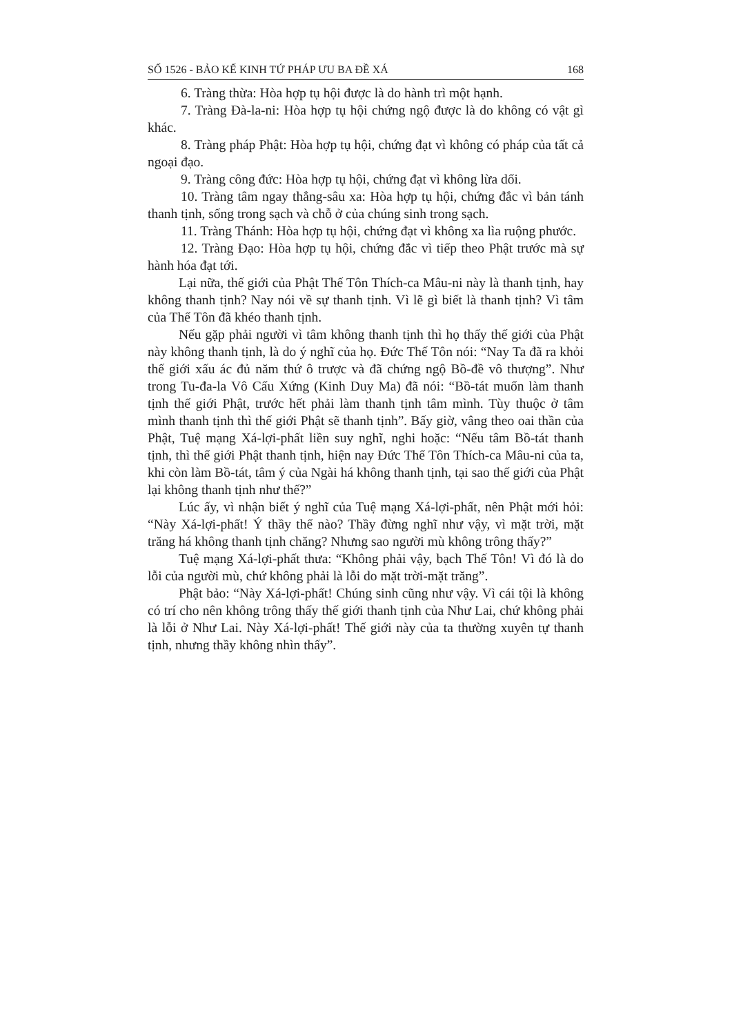SỐ 1526 - BẢO KẾ KINH TỨ PHÁP ƯU BA ĐỀ XÁ 168
6. Tràng thừa: Hòa hợp tụ hội được là do hành trì một hạnh.
7. Tràng Đà-la-ni: Hòa hợp tụ hội chứng ngộ được là do không có vật gì khác.
8. Tràng pháp Phật: Hòa hợp tụ hội, chứng đạt vì không có pháp của tất cả ngoại đạo.
9. Tràng công đức: Hòa hợp tụ hội, chứng đạt vì không lừa dối.
10. Tràng tâm ngay thẳng-sâu xa: Hòa hợp tụ hội, chứng đắc vì bản tánh thanh tịnh, sống trong sạch và chỗ ở của chúng sinh trong sạch.
11. Tràng Thánh: Hòa hợp tụ hội, chứng đạt vì không xa lìa ruộng phước.
12. Tràng Đạo: Hòa hợp tụ hội, chứng đắc vì tiếp theo Phật trước mà sự hành hóa đạt tới.
Lại nữa, thế giới của Phật Thế Tôn Thích-ca Mâu-ni này là thanh tịnh, hay không thanh tịnh? Nay nói về sự thanh tịnh. Vì lẽ gì biết là thanh tịnh? Vì tâm của Thế Tôn đã khéo thanh tịnh.
Nếu gặp phải người vì tâm không thanh tịnh thì họ thấy thế giới của Phật này không thanh tịnh, là do ý nghĩ của họ. Đức Thế Tôn nói: “Nay Ta đã ra khỏi thế giới xấu ác đủ năm thứ ô trược và đã chứng ngộ Bồ-đề vô thượng”. Như trong Tu-đa-la Vô Cấu Xứng (Kinh Duy Ma) đã nói: “Bồ-tát muốn làm thanh tịnh thế giới Phật, trước hết phải làm thanh tịnh tâm mình. Tùy thuộc ở tâm mình thanh tịnh thì thế giới Phật sẽ thanh tịnh”. Bấy giờ, vâng theo oai thần của Phật, Tuệ mạng Xá-lợi-phất liền suy nghĩ, nghi hoặc: “Nếu tâm Bồ-tát thanh tịnh, thì thế giới Phật thanh tịnh, hiện nay Đức Thế Tôn Thích-ca Mâu-ni của ta, khi còn làm Bồ-tát, tâm ý của Ngài há không thanh tịnh, tại sao thế giới của Phật lại không thanh tịnh như thế?”
Lúc ấy, vì nhận biết ý nghĩ của Tuệ mạng Xá-lợi-phất, nên Phật mới hỏi: “Này Xá-lợi-phất! Ý thầy thế nào? Thầy đừng nghĩ như vậy, vì mặt trời, mặt trăng há không thanh tịnh chăng? Nhưng sao người mù không trông thấy?”
Tuệ mạng Xá-lợi-phất thưa: “Không phải vậy, bạch Thế Tôn! Vì đó là do lỗi của người mù, chứ không phải là lỗi do mặt trời-mặt trăng”.
Phật bảo: “Này Xá-lợi-phất! Chúng sinh cũng như vậy. Vì cái tội là không có trí cho nên không trông thấy thế giới thanh tịnh của Như Lai, chứ không phải là lỗi ở Như Lai. Này Xá-lợi-phất! Thế giới này của ta thường xuyên tự thanh tịnh, nhưng thầy không nhìn thấy”.